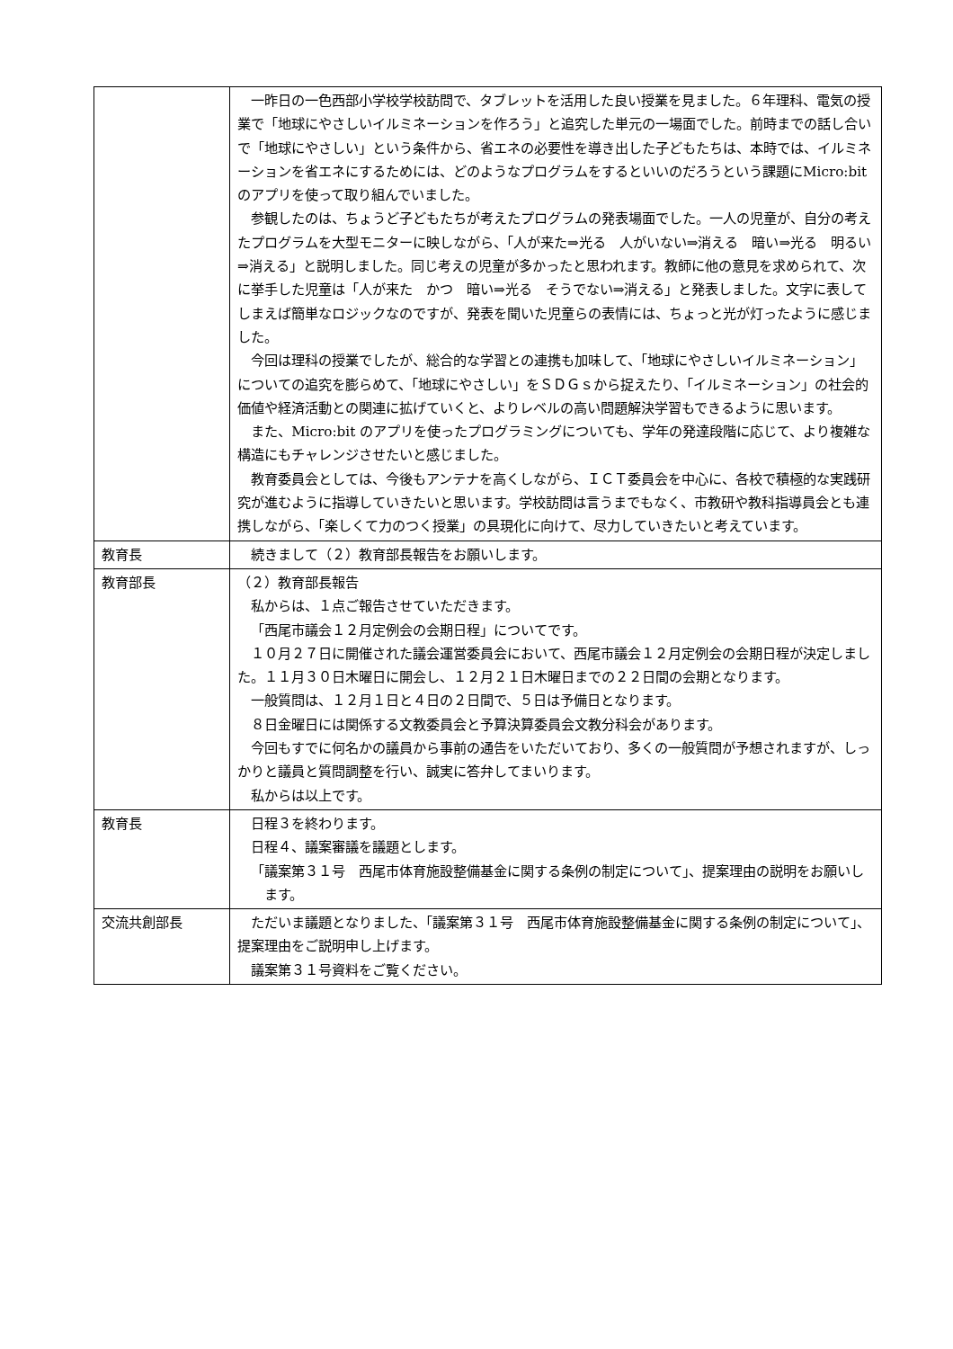| | 一昨日の一色西部小学校学校訪問で、タブレットを活用した良い授業を見ました。６年理科、電気の授業で「地球にやさしいイルミネーションを作ろう」と追究した単元の一場面でした。前時までの話し合いで「地球にやさしい」という条件から、省エネの必要性を導き出した子どもたちは、本時では、イルミネーションを省エネにするためには、どのようなプログラムをするといいのだろうという課題にMicro:bitのアプリを使って取り組んでいました。 参観したのは、ちょうど子どもたちが考えたプログラムの発表場面でした。一人の児童が、自分の考えたプログラムを大型モニターに映しながら、「人が来た⇒光る 人がいない⇒消える 暗い⇒光る 明るい⇒消える」と説明しました。同じ考えの児童が多かったと思われます。教師に他の意見を求められて、次に挙手した児童は「人が来た かつ 暗い⇒光る そうでない⇒消える」と発表しました。文字に表してしまえば簡単なロジックなのですが、発表を聞いた児童らの表情には、ちょっと光が灯ったように感じました。 今回は理科の授業でしたが、総合的な学習との連携も加味して、「地球にやさしいイルミネーション」についての追究を膨らめて、「地球にやさしい」をＳＤＧｓから捉えたり、「イルミネーション」の社会的価値や経済活動との関連に拡げていくと、よりレベルの高い問題解決学習もできるように思います。 また、Micro:bit のアプリを使ったプログラミングについても、学年の発達段階に応じて、より複雑な構造にもチャレンジさせたいと感じました。 教育委員会としては、今後もアンテナを高くしながら、ＩＣＴ委員会を中心に、各校で積極的な実践研究が進むように指導していきたいと思います。学校訪問は言うまでもなく、市教研や教科指導員会とも連携しながら、「楽しくて力のつく授業」の具現化に向けて、尽力していきたいと考えています。 |
| 教育長 | 続きまして（２）教育部長報告をお願いします。 |
| 教育部長 | （２）教育部長報告 私からは、１点ご報告させていただきます。 「西尾市議会１２月定例会の会期日程」についてです。 １０月２７日に開催された議会運営委員会において、西尾市議会１２月定例会の会期日程が決定しました。１１月３０日木曜日に開会し、１２月２１日木曜日までの２２日間の会期となります。 一般質問は、１２月１日と４日の２日間で、５日は予備日となります。 ８日金曜日には関係する文教委員会と予算決算委員会文教分科会があります。 今回もすでに何名かの議員から事前の通告をいただいており、多くの一般質問が予想されますが、しっかりと議員と質問調整を行い、誠実に答弁してまいります。 私からは以上です。 |
| 教育長 | 日程３を終わります。 日程４、議案審議を議題とします。 「議案第３１号 西尾市体育施設整備基金に関する条例の制定について」、提案理由の説明をお願いします。 |
| 交流共創部長 | ただいま議題となりました、「議案第３１号 西尾市体育施設整備基金に関する条例の制定について」、提案理由をご説明申し上げます。 議案第３１号資料をご覧ください。 |